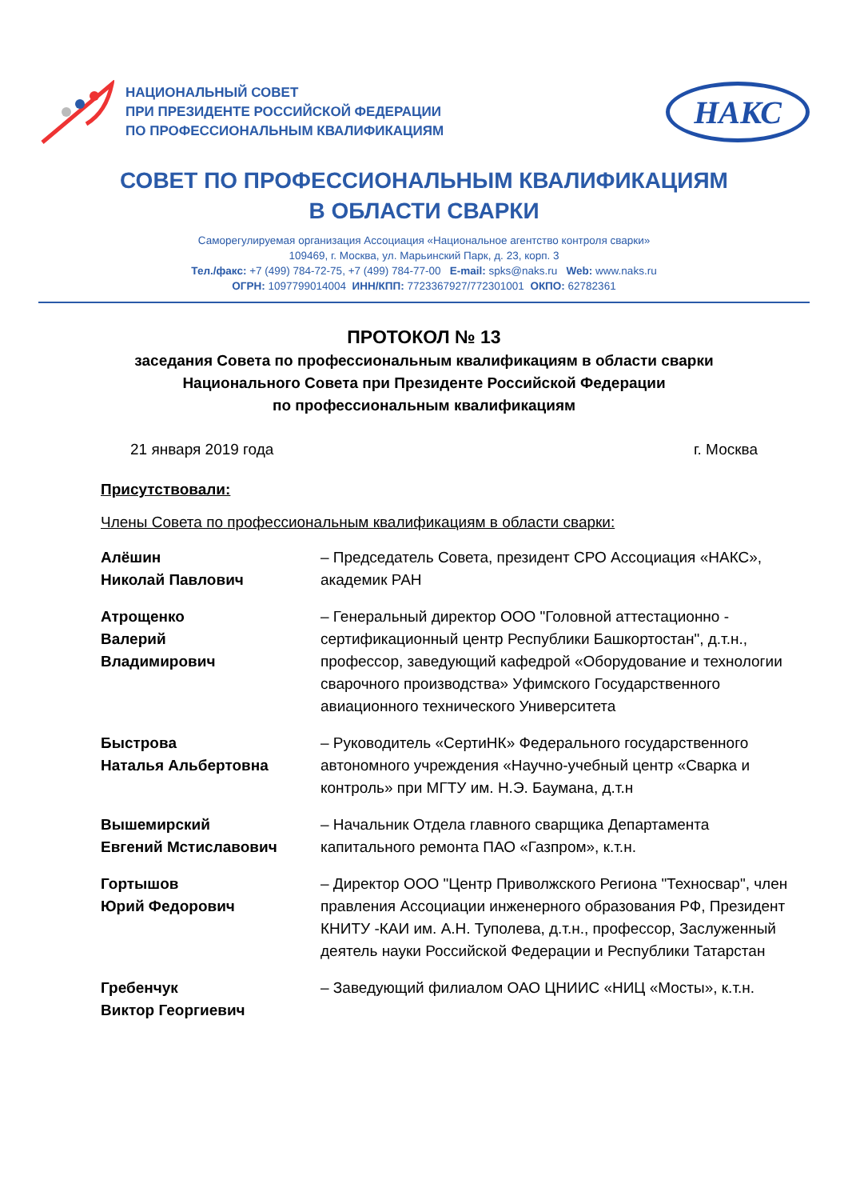НАЦИОНАЛЬНЫЙ СОВЕТ
ПРИ ПРЕЗИДЕНТЕ РОССИЙСКОЙ ФЕДЕРАЦИИ
ПО ПРОФЕССИОНАЛЬНЫМ КВАЛИФИКАЦИЯМ
НАКС
СОВЕТ ПО ПРОФЕССИОНАЛЬНЫМ КВАЛИФИКАЦИЯМ
В ОБЛАСТИ СВАРКИ
Саморегулируемая организация Ассоциация «Национальное агентство контроля сварки»
109469, г. Москва, ул. Марьинский Парк, д. 23, корп. 3
Тел./факс: +7 (499) 784-72-75, +7 (499) 784-77-00 E-mail: spks@naks.ru Web: www.naks.ru
ОГРН: 1097799014004 ИНН/КПП: 7723367927/772301001 ОКПО: 62782361
ПРОТОКОЛ № 13
заседания Совета по профессиональным квалификациям в области сварки
Национального Совета при Президенте Российской Федерации
по профессиональным квалификациям
21 января 2019 года г. Москва
Присутствовали:
Члены Совета по профессиональным квалификациям в области сварки:
Алёшин
Николай Павлович
– Председатель Совета, президент СРО Ассоциация «НАКС», академик РАН
Атрощенко
Валерий
Владимирович
– Генеральный директор ООО "Головной аттестационно - сертификационный центр Республики Башкортостан", д.т.н., профессор, заведующий кафедрой «Оборудование и технологии сварочного производства» Уфимского Государственного авиационного технического Университета
Быстрова
Наталья Альбертовна
– Руководитель «СертиНК» Федерального государственного автономного учреждения «Научно-учебный центр «Сварка и контроль» при МГТУ им. Н.Э. Баумана, д.т.н
Вышемирский
Евгений Мстиславович
– Начальник Отдела главного сварщика Департамента капитального ремонта ПАО «Газпром», к.т.н.
Гортышов
Юрий Федорович
– Директор ООО "Центр Приволжского Региона "Техносвар", член правления Ассоциации инженерного образования РФ, Президент КНИТУ -КАИ им. А.Н. Туполева, д.т.н., профессор, Заслуженный деятель науки Российской Федерации и Республики Татарстан
Гребенчук
Виктор Георгиевич
– Заведующий филиалом ОАО ЦНИИС «НИЦ «Мосты», к.т.н.